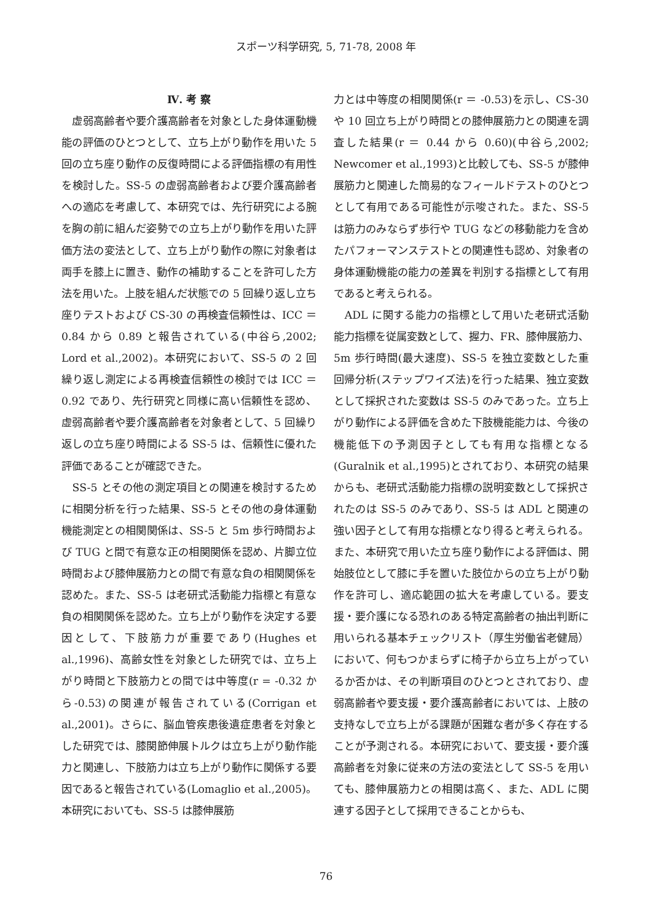スポーツ科学研究, 5, 71-78, 2008 年
Ⅳ. 考 察
　虚弱高齢者や要介護高齢者を対象とした身体運動機能の評価のひとつとして、立ち上がり動作を用いた 5 回の立ち座り動作の反復時間による評価指標の有用性を検討した。SS-5 の虚弱高齢者および要介護高齢者への適応を考慮して、本研究では、先行研究による腕を胸の前に組んだ姿勢での立ち上がり動作を用いた評価方法の変法として、立ち上がり動作の際に対象者は両手を膝上に置き、動作の補助することを許可した方法を用いた。上肢を組んだ状態での 5 回繰り返し立ち座りテストおよび CS-30 の再検査信頼性は、ICC ＝ 0.84 から 0.89 と報告されている(中谷ら,2002; Lord et al.,2002)。本研究において、SS-5 の 2 回繰り返し測定による再検査信頼性の検討では ICC ＝ 0.92 であり、先行研究と同様に高い信頼性を認め、虚弱高齢者や要介護高齢者を対象者として、5 回繰り返しの立ち座り時間による SS-5 は、信頼性に優れた評価であることが確認できた。
　SS-5 とその他の測定項目との関連を検討するために相関分析を行った結果、SS-5 とその他の身体運動機能測定との相関関係は、SS-5 と 5m 歩行時間および TUG と間で有意な正の相関関係を認め、片脚立位時間および膝伸展筋力との間で有意な負の相関関係を認めた。また、SS-5 は老研式活動能力指標と有意な負の相関関係を認めた。立ち上がり動作を決定する要因として、下肢筋力が重要であり(Hughes et al.,1996)、高齢女性を対象とした研究では、立ち上がり時間と下肢筋力との間では中等度(r = -0.32 から-0.53)の関連が報告されている(Corrigan et al.,2001)。さらに、脳血管疾患後遺症患者を対象とした研究では、膝関節伸展トルクは立ち上がり動作能力と関連し、下肢筋力は立ち上がり動作に関係する要因であると報告されている(Lomaglio et al.,2005)。本研究においても、SS-5 は膝伸展筋
力とは中等度の相関関係(r ＝ -0.53)を示し、CS-30 や 10 回立ち上がり時間との膝伸展筋力との関連を調査した結果(r ＝ 0.44 から 0.60)(中谷ら,2002; Newcomer et al.,1993)と比較しても、SS-5 が膝伸展筋力と関連した簡易的なフィールドテストのひとつとして有用である可能性が示唆された。また、SS-5 は筋力のみならず歩行や TUG などの移動能力を含めたパフォーマンステストとの関連性も認め、対象者の身体運動機能の能力の差異を判別する指標として有用であると考えられる。
　ADL に関する能力の指標として用いた老研式活動能力指標を従属変数として、握力、FR、膝伸展筋力、5m 歩行時間(最大速度)、SS-5 を独立変数とした重回帰分析(ステップワイズ法)を行った結果、独立変数として採択された変数は SS-5 のみであった。立ち上がり動作による評価を含めた下肢機能能力は、今後の機能低下の予測因子としても有用な指標となる(Guralnik et al.,1995)とされており、本研究の結果からも、老研式活動能力指標の説明変数として採択されたのは SS-5 のみであり、SS-5 は ADL と関連の強い因子として有用な指標となり得ると考えられる。また、本研究で用いた立ち座り動作による評価は、開始肢位として膝に手を置いた肢位からの立ち上がり動作を許可し、適応範囲の拡大を考慮している。要支援・要介護になる恐れのある特定高齢者の抽出判断に用いられる基本チェックリスト（厚生労働省老健局）において、何もつかまらずに椅子から立ち上がっているか否かは、その判断項目のひとつとされており、虚弱高齢者や要支援・要介護高齢者においては、上肢の支持なしで立ち上がる課題が困難な者が多く存在することが予測される。本研究において、要支援・要介護高齢者を対象に従来の方法の変法として SS-5 を用いても、膝伸展筋力との相関は高く、また、ADL に関連する因子として採用できることからも、
76